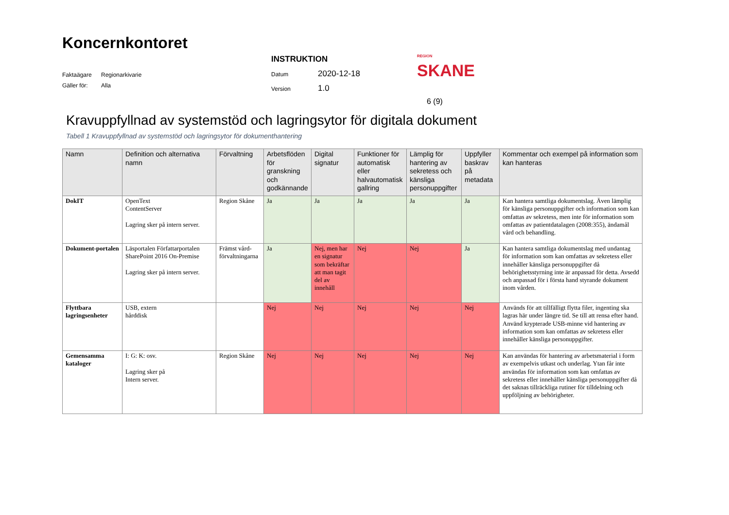Koncernkontoret
Faktaägare Regionarkivarie
Gäller för: Alla
INSTRUKTION
Datum 2020-12-18
Version 1.0
REGION
SKANE
6 (9)
Kravuppfyllnad av systemstöd och lagringsytor för digitala dokument
Tabell 1 Kravuppfyllnad av systemstöd och lagringsytor för dokumenthantering
| Namn | Definition och alternativa namn | Förvaltning | Arbetsflöden för granskning och godkännande | Digital signatur | Funktioner för automatisk eller halvautomatisk gallring | Lämplig för hantering av sekretess och känsliga personuppgifter | Uppfyller baskrav på metadata | Kommentar och exempel på information som kan hanteras |
| --- | --- | --- | --- | --- | --- | --- | --- | --- |
| DokIT | OpenText ContentServer Lagring sker på intern server. | Region Skåne | Ja | Ja | Ja | Ja | Ja | Kan hantera samtliga dokumentslag. Även lämplig för känsliga personuppgifter och information som kan omfattas av sekretess, men inte för information som omfattas av patientdatalagen (2008:355), ändamål vård och behandling. |
| Dokument-portalen | Läsportalen Författarportalen SharePoint 2016 On-Premise Lagring sker på intern server. | Främst vård-förvaltningarna | Ja | Nej, men har en signatur som bekräftar att man tagit del av innehåll | Nej | Nej | Ja | Kan hantera samtliga dokumentslag med undantag för information som kan omfattas av sekretess eller innehåller känsliga personuppgifter då behörighetsstyrning inte är anpassad för detta. Avsedd och anpassad för i första hand styrande dokument inom vården. |
| Flyttbara lagringsenheter | USB, extern hårddisk | | Nej | Nej | Nej | Nej | Nej | Används för att tillfälligt flytta filer, ingenting ska lagras här under längre tid. Se till att rensa efter hand. Använd krypterade USB-minne vid hantering av information som kan omfattas av sekretess eller innehåller känsliga personuppgifter. |
| Gemensamma kataloger | I: G: K: osv. Lagring sker på Intern server. | Region Skåne | Nej | Nej | Nej | Nej | Nej | Kan användas för hantering av arbetsmaterial i form av exempelvis utkast och underlag. Ytan får inte användas för information som kan omfattas av sekretess eller innehåller känsliga personuppgifter då det saknas tillräckliga rutiner för tilldelning och uppföljning av behörigheter. |